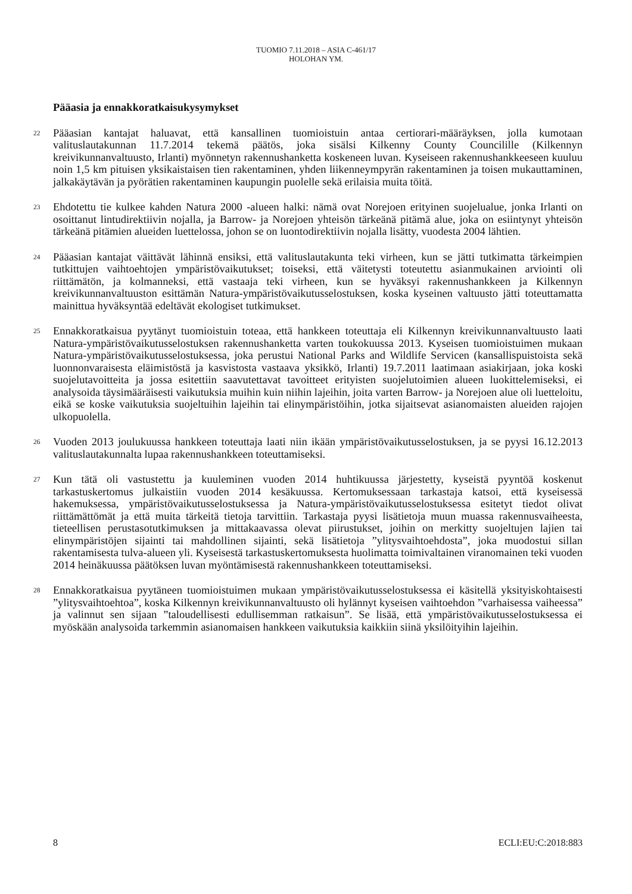TUOMIO 7.11.2018 – ASIA C-461/17
HOLOHAN YM.
Pääasia ja ennakkoratkaisukysymykset
22
Pääasian kantajat haluavat, että kansallinen tuomioistuin antaa certiorari-määräyksen, jolla kumotaan valituslautakunnan 11.7.2014 tekemä päätös, joka sisälsi Kilkenny County Councilille (Kilkennyn kreivikunnanvaltuusto, Irlanti) myönnetyn rakennushanketta koskeneen luvan. Kyseiseen rakennushankkeeseen kuuluu noin 1,5 km pituisen yksikaistaisen tien rakentaminen, yhden liikenneympyrän rakentaminen ja toisen mukauttaminen, jalkakäytävän ja pyörätien rakentaminen kaupungin puolelle sekä erilaisia muita töitä.
23
Ehdotettu tie kulkee kahden Natura 2000 -alueen halki: nämä ovat Norejoen erityinen suojelualue, jonka Irlanti on osoittanut lintudirektiivin nojalla, ja Barrow- ja Norejoen yhteisön tärkeänä pitämä alue, joka on esiintynyt yhteisön tärkeänä pitämien alueiden luettelossa, johon se on luontodirektiivin nojalla lisätty, vuodesta 2004 lähtien.
24
Pääasian kantajat väittävät lähinnä ensiksi, että valituslautakunta teki virheen, kun se jätti tutkimatta tärkeimpien tutkittujen vaihtoehtojen ympäristövaikutukset; toiseksi, että väitetysti toteutettu asianmukainen arviointi oli riittämätön, ja kolmanneksi, että vastaaja teki virheen, kun se hyväksyi rakennushankkeen ja Kilkennyn kreivikunnanvaltuuston esittämän Natura-ympäristövaikutusselostuksen, koska kyseinen valtuusto jätti toteuttamatta mainittua hyväksyntää edeltävät ekologiset tutkimukset.
25
Ennakkoratkaisua pyytänyt tuomioistuin toteaa, että hankkeen toteuttaja eli Kilkennyn kreivikunnanvaltuusto laati Natura-ympäristövaikutusselostuksen rakennushanketta varten toukokuussa 2013. Kyseisen tuomioistuimen mukaan Natura-ympäristövaikutusselostuksessa, joka perustui National Parks and Wildlife Servicen (kansallispuistoista sekä luonnonvaraisesta eläimistöstä ja kasvistosta vastaava yksikkö, Irlanti) 19.7.2011 laatimaan asiakirjaan, joka koski suojelutavoitteita ja jossa esitettiin saavutettavat tavoitteet erityisten suojelutoimien alueen luokittelemiseksi, ei analysoida täysimääräisesti vaikutuksia muihin kuin niihin lajeihin, joita varten Barrow- ja Norejoen alue oli luetteloitu, eikä se koske vaikutuksia suojeltuihin lajeihin tai elinympäristöihin, jotka sijaitsevat asianomaisten alueiden rajojen ulkopuolella.
26
Vuoden 2013 joulukuussa hankkeen toteuttaja laati niin ikään ympäristövaikutusselostuksen, ja se pyysi 16.12.2013 valituslautakunnalta lupaa rakennushankkeen toteuttamiseksi.
27
Kun tätä oli vastustettu ja kuuleminen vuoden 2014 huhtikuussa järjestetty, kyseistä pyyntöä koskenut tarkastuskertomus julkaistiin vuoden 2014 kesäkuussa. Kertomuksessaan tarkastaja katsoi, että kyseisessä hakemuksessa, ympäristövaikutusselostuksessa ja Natura-ympäristövaikutusselostuksessa esitetyt tiedot olivat riittämättömät ja että muita tärkeitä tietoja tarvittiin. Tarkastaja pyysi lisätietoja muun muassa rakennusvaiheesta, tieteellisen perustasotutkimuksen ja mittakaavassa olevat piirustukset, joihin on merkitty suojeltujen lajien tai elinympäristöjen sijainti tai mahdollinen sijainti, sekä lisätietoja ”ylitysvaihtoehdosta”, joka muodostui sillan rakentamisesta tulva-alueen yli. Kyseisestä tarkastuskertomuksesta huolimatta toimivaltainen viranomainen teki vuoden 2014 heinäkuussa päätöksen luvan myöntämisestä rakennushankkeen toteuttamiseksi.
28
Ennakkoratkaisua pyytäneen tuomioistuimen mukaan ympäristövaikutusselostuksessa ei käsitellä yksityiskohtaisesti ”ylitysvaihtoehtoa”, koska Kilkennyn kreivikunnanvaltuusto oli hylännyt kyseisen vaihtoehdon ”varhaisessa vaiheessa” ja valinnut sen sijaan ”taloudellisesti edullisemman ratkaisun”. Se lisää, että ympäristövaikutusselostuksessa ei myöskään analysoida tarkemmin asianomaisen hankkeen vaikutuksia kaikkiin siinä yksilöityihin lajeihin.
8 ECLI:EU:C:2018:883